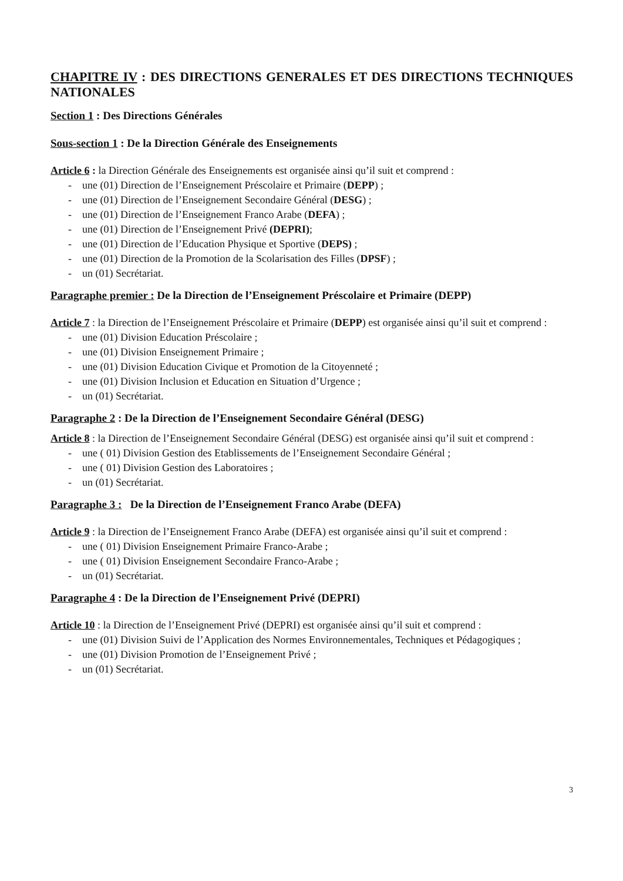CHAPITRE IV : DES DIRECTIONS GENERALES ET DES DIRECTIONS TECHNIQUES NATIONALES
Section 1 : Des Directions Générales
Sous-section 1 : De la Direction Générale des Enseignements
Article 6 : la Direction Générale des Enseignements est organisée ainsi qu’il suit et comprend :
- une (01) Direction de l’Enseignement Préscolaire et Primaire (DEPP) ;
- une (01) Direction de l’Enseignement Secondaire Général (DESG) ;
- une (01) Direction de l’Enseignement Franco Arabe (DEFA) ;
- une (01) Direction de l’Enseignement Privé (DEPRI);
- une (01) Direction de l’Education Physique et Sportive (DEPS) ;
- une (01) Direction de la Promotion de la Scolarisation des Filles (DPSF) ;
- un (01) Secrétariat.
Paragraphe premier : De la Direction de l’Enseignement Préscolaire et Primaire (DEPP)
Article 7 : la Direction de l’Enseignement Préscolaire et Primaire (DEPP) est organisée ainsi qu’il suit et comprend :
- une (01) Division Education Préscolaire ;
- une (01) Division Enseignement Primaire ;
- une (01) Division Education Civique et Promotion de la Citoyenneté ;
- une (01) Division Inclusion et Education en Situation d’Urgence ;
- un (01) Secrétariat.
Paragraphe 2 : De la Direction de l’Enseignement Secondaire Général (DESG)
Article 8 : la Direction de l’Enseignement Secondaire Général (DESG) est organisée ainsi qu’il suit et comprend :
- une ( 01) Division Gestion des Etablissements de l’Enseignement Secondaire Général ;
- une ( 01) Division Gestion des Laboratoires ;
- un (01) Secrétariat.
Paragraphe 3 : De la Direction de l’Enseignement Franco Arabe (DEFA)
Article 9 : la Direction de l’Enseignement Franco Arabe (DEFA) est organisée ainsi qu’il suit et comprend :
- une ( 01) Division Enseignement Primaire Franco-Arabe ;
- une ( 01) Division Enseignement Secondaire Franco-Arabe ;
- un (01) Secrétariat.
Paragraphe 4 : De la Direction de l’Enseignement Privé (DEPRI)
Article 10 : la Direction de l’Enseignement Privé (DEPRI) est organisée ainsi qu’il suit et comprend :
- une (01) Division Suivi de l’Application des Normes Environnementales, Techniques et Pédagogiques ;
- une (01) Division Promotion de l’Enseignement Privé ;
- un (01) Secrétariat.
3